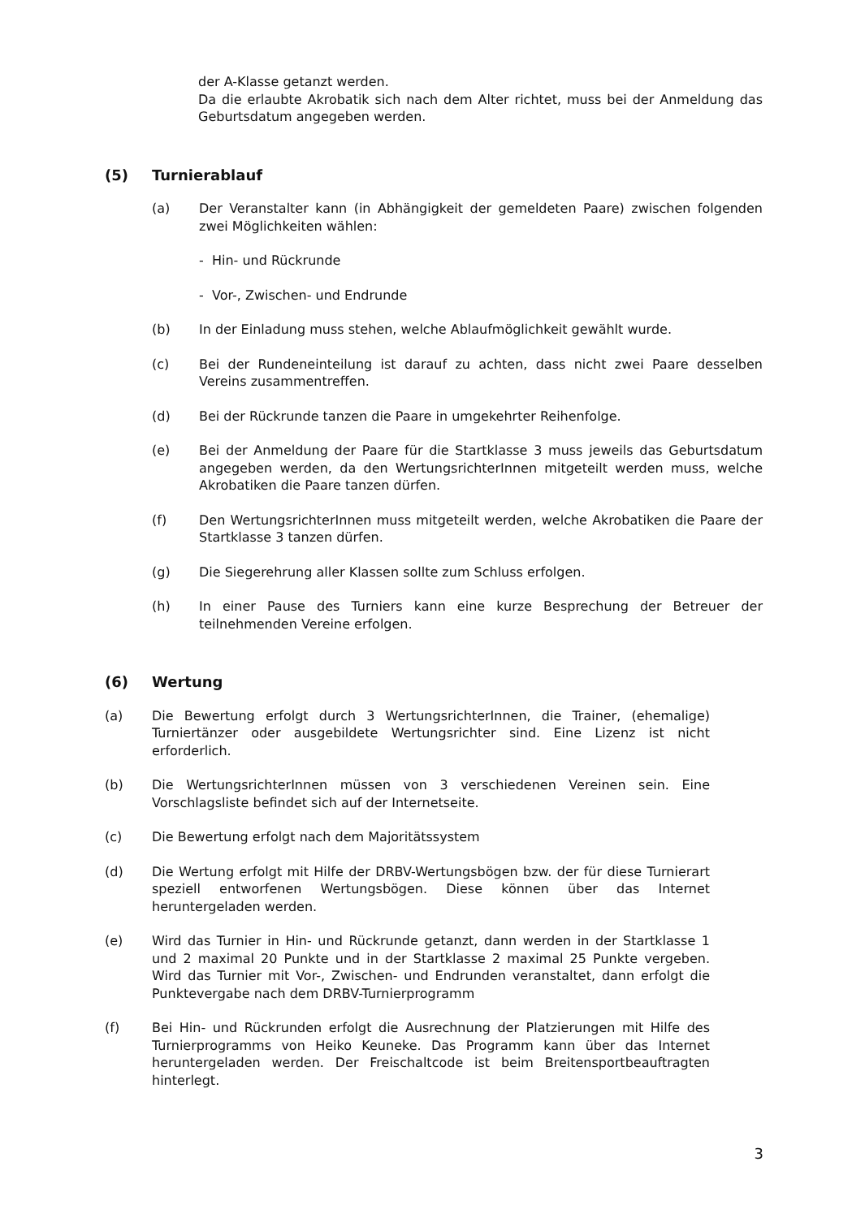der A-Klasse getanzt werden.
Da die erlaubte Akrobatik sich nach dem Alter richtet, muss bei der Anmeldung das Geburtsdatum angegeben werden.
(5) Turnierablauf
(a) Der Veranstalter kann (in Abhängigkeit der gemeldeten Paare) zwischen folgenden zwei Möglichkeiten wählen:
- Hin- und Rückrunde
- Vor-, Zwischen- und Endrunde
(b) In der Einladung muss stehen, welche Ablaufmöglichkeit gewählt wurde.
(c) Bei der Rundeneinteilung ist darauf zu achten, dass nicht zwei Paare desselben Vereins zusammentreffen.
(d) Bei der Rückrunde tanzen die Paare in umgekehrter Reihenfolge.
(e) Bei der Anmeldung der Paare für die Startklasse 3 muss jeweils das Geburtsdatum angegeben werden, da den WertungsrichterInnen mitgeteilt werden muss, welche Akrobatiken die Paare tanzen dürfen.
(f) Den WertungsrichterInnen muss mitgeteilt werden, welche Akrobatiken die Paare der Startklasse 3 tanzen dürfen.
(g) Die Siegerehrung aller Klassen sollte zum Schluss erfolgen.
(h) In einer Pause des Turniers kann eine kurze Besprechung der Betreuer der teilnehmenden Vereine erfolgen.
(6) Wertung
(a) Die Bewertung erfolgt durch 3 WertungsrichterInnen, die Trainer, (ehemalige) Turniertänzer oder ausgebildete Wertungsrichter sind. Eine Lizenz ist nicht erforderlich.
(b) Die WertungsrichterInnen müssen von 3 verschiedenen Vereinen sein. Eine Vorschlagsliste befindet sich auf der Internetseite.
(c) Die Bewertung erfolgt nach dem Majoritätssystem
(d) Die Wertung erfolgt mit Hilfe der DRBV-Wertungsbögen bzw. der für diese Turnierart speziell entworfenen Wertungsbögen. Diese können über das Internet heruntergeladen werden.
(e) Wird das Turnier in Hin- und Rückrunde getanzt, dann werden in der Startklasse 1 und 2 maximal 20 Punkte und in der Startklasse 2 maximal 25 Punkte vergeben. Wird das Turnier mit Vor-, Zwischen- und Endrunden veranstaltet, dann erfolgt die Punktevergabe nach dem DRBV-Turnierprogramm
(f) Bei Hin- und Rückrunden erfolgt die Ausrechnung der Platzierungen mit Hilfe des Turnierprogramms von Heiko Keuneke. Das Programm kann über das Internet heruntergeladen werden. Der Freischaltcode ist beim Breitensportbeauftragten hinterlegt.
3